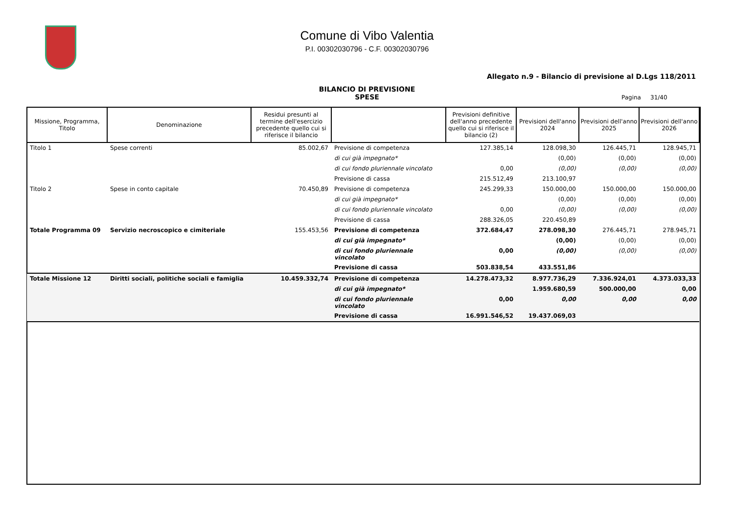Comune di Vibo Valentia
P.I. 00302030796 - C.F. 00302030796
Allegato n.9 - Bilancio di previsione al D.Lgs 118/2011
BILANCIO DI PREVISIONE
SPESE
Pagina 31/40
| Missione, Programma, Titolo | Denominazione | Residui presunti al termine dell'esercizio precedente quello cui si riferisce il bilancio | | Previsioni definitive dell'anno precedente quello cui si riferisce il bilancio (2) | Previsioni dell'anno 2024 | Previsioni dell'anno 2025 | Previsioni dell'anno 2026 |
| --- | --- | --- | --- | --- | --- | --- | --- |
| Titolo 1 | Spese correnti | 85.002,67 | Previsione di competenza | 127.385,14 | 128.098,30 | 126.445,71 | 128.945,71 |
| | | | di cui già impegnato* | | (0,00) | (0,00) | (0,00) |
| | | | di cui fondo pluriennale vincolato | 0,00 | (0,00) | (0,00) | (0,00) |
| | | | Previsione di cassa | 215.512,49 | 213.100,97 | | |
| Titolo 2 | Spese in conto capitale | 70.450,89 | Previsione di competenza | 245.299,33 | 150.000,00 | 150.000,00 | 150.000,00 |
| | | | di cui già impegnato* | | (0,00) | (0,00) | (0,00) |
| | | | di cui fondo pluriennale vincolato | 0,00 | (0,00) | (0,00) | (0,00) |
| | | | Previsione di cassa | 288.326,05 | 220.450,89 | | |
| Totale Programma 09 | Servizio necroscopico e cimiteriale | 155.453,56 | Previsione di competenza | 372.684,47 | 278.098,30 | 276.445,71 | 278.945,71 |
| | | | di cui già impegnato* | | (0,00) | (0,00) | (0,00) |
| | | | di cui fondo pluriennale vincolato | 0,00 | (0,00) | (0,00) | (0,00) |
| | | | Previsione di cassa | 503.838,54 | 433.551,86 | | |
| Totale Missione 12 | Diritti sociali, politiche sociali e famiglia | 10.459.332,74 | Previsione di competenza | 14.278.473,32 | 8.977.736,29 | 7.336.924,01 | 4.373.033,33 |
| | | | di cui già impegnato* | | 1.959.680,59 | 500.000,00 | 0,00 |
| | | | di cui fondo pluriennale vincolato | 0,00 | 0,00 | 0,00 | 0,00 |
| | | | Previsione di cassa | 16.991.546,52 | 19.437.069,03 | | |